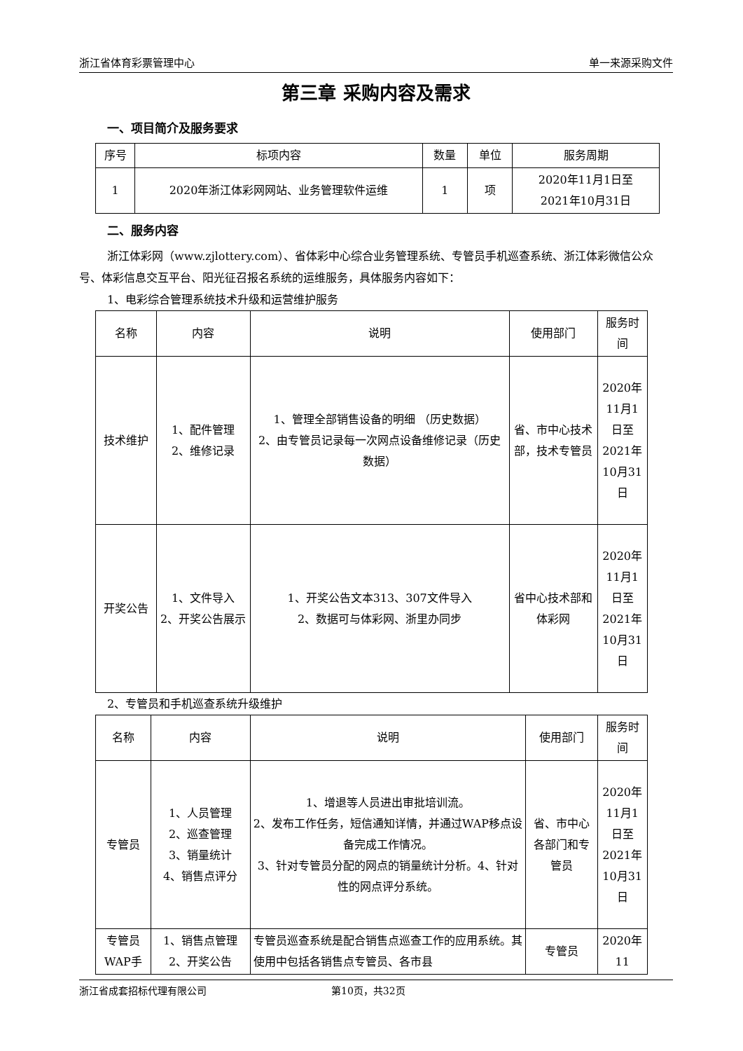浙江省体育彩票管理中心 单一来源采购文件
第三章 采购内容及需求
一、项目简介及服务要求
| 序号 | 标项内容 | 数量 | 单位 | 服务周期 |
| 1 | 2020年浙江体彩网网站、业务管理软件运维 | 1 | 项 | 2020年11月1日至 2021年10月31日 |
二、服务内容
浙江体彩网（www.zjlottery.com）、省体彩中心综合业务管理系统、专管员手机巡查系统、浙江体彩微信公众号、体彩信息交互平台、阳光征召报名系统的运维服务，具体服务内容如下：
1、电彩综合管理系统技术升级和运营维护服务
| 名称 | 内容 | 说明 | 使用部门 | 服务时间 |
| 技术维护 | 1、配件管理 2、维修记录 | 1、管理全部销售设备的明细 （历史数据） 2、由专管员记录每一次网点设备维修记录（历史数据） | 省、市中心技术部，技术专管员 | 2020年11月1日至2021年10月31日 |
| 开奖公告 | 1、文件导入 2、开奖公告展示 | 1、开奖公告文本313、307文件导入 2、数据可与体彩网、浙里办同步 | 省中心技术部和体彩网 | 2020年11月1日至2021年10月31日 |
2、专管员和手机巡查系统升级维护
| 名称 | 内容 | 说明 | 使用部门 | 服务时间 |
| 专管员 | 1、人员管理 2、巡查管理 3、销量统计 4、销售点评分 | 1、增退等人员进出审批培训流。 2、发布工作任务，短信通知详情，并通过WAP移点设备完成工作情况。 3、针对专管员分配的网点的销量统计分析。4、针对性的网点评分系统。 | 省、市中心各部门和专管员 | 2020年11月1日至2021年10月31日 |
| 专管员WAP手 | 1、销售点管理 2、开奖公告 | 专管员巡查系统是配合销售点巡查工作的应用系统。其使用中包括各销售点专管员、各市县 | 专管员 | 2020年11 |
浙江省成套招标代理有限公司 第10页，共32页